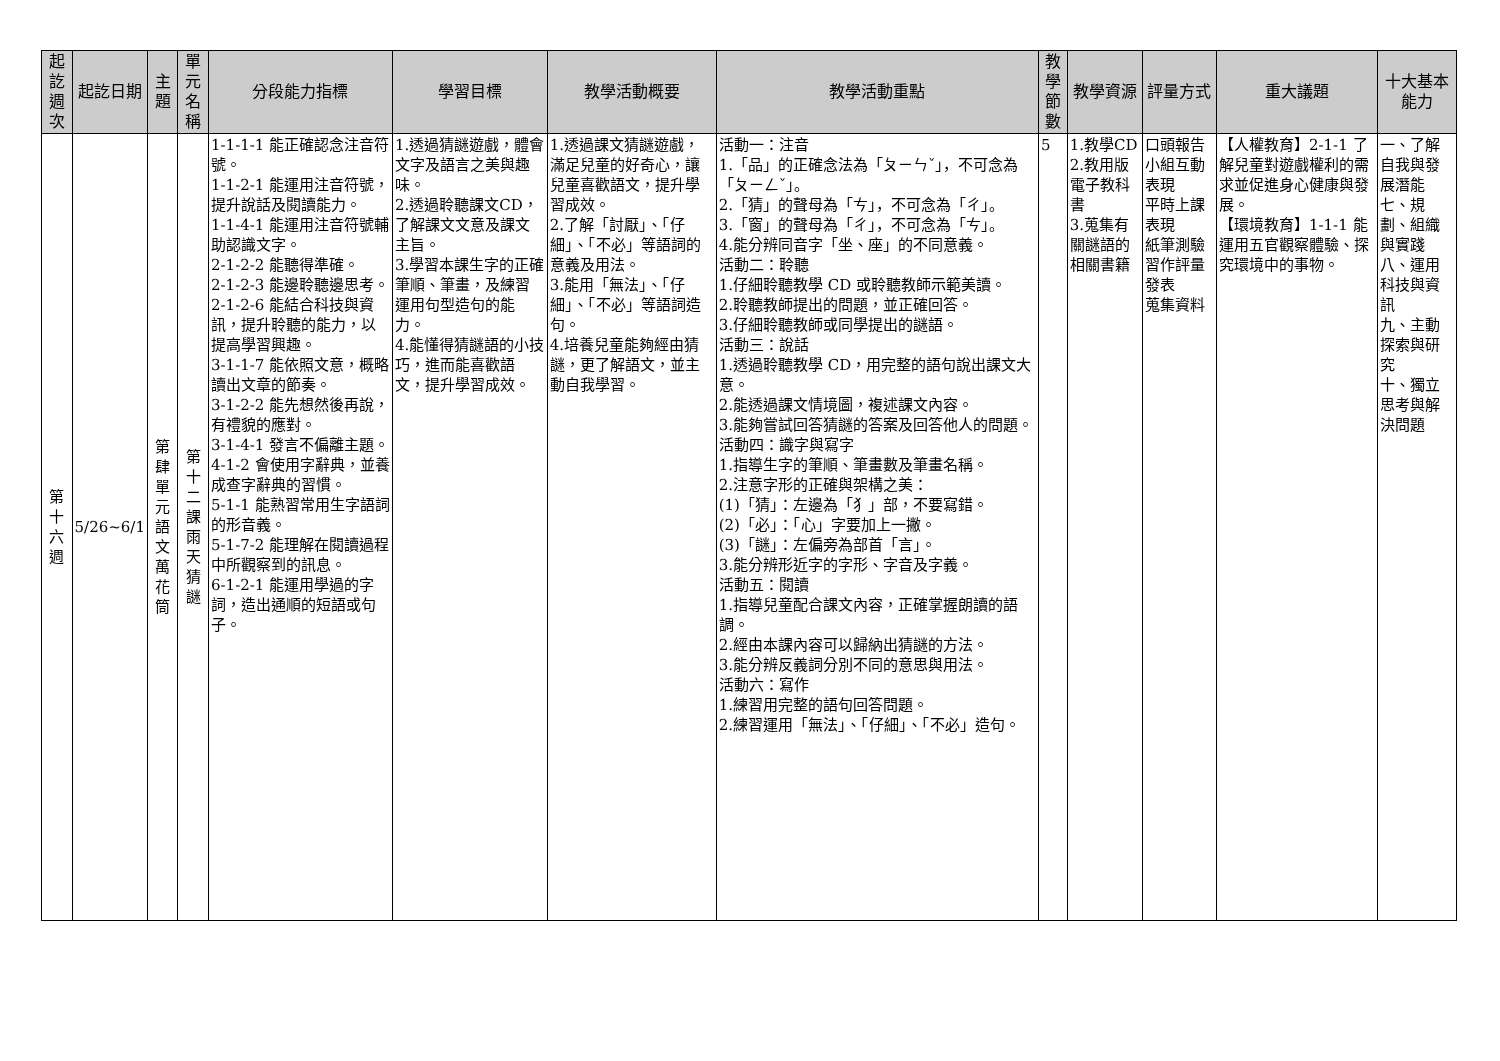| 起訖週次 | 起訖日期 | 主題 | 單元名稱 | 分段能力指標 | 學習目標 | 教學活動概要 | 教學活動重點 | 教學節數 | 教學資源 | 評量方式 | 重大議題 | 十大基本能力 |
| --- | --- | --- | --- | --- | --- | --- | --- | --- | --- | --- | --- | --- |
| 第十六週 | 5/26~6/1 | 第肆單元語文萬花筒 | 第十二課雨天猜謎 | 1-1-1-1 能正確認念注音符號。 1-1-2-1 能運用注音符號，提升說話及閱讀能力。 1-1-4-1 能運用注音符號輔助認識文字。 2-1-2-2 能聽得準確。 2-1-2-3 能邊聆聽邊思考。 2-1-2-6 能結合科技與資訊，提升聆聽的能力，以提高學習興趣。 3-1-1-7 能依照文意，概略讀出文章的節奏。 3-1-2-2 能先想然後再說，有禮貌的應對。 3-1-4-1 發言不偏離主題。 4-1-2 會使用字辭典，並養成查字辭典的習慣。 5-1-1 能熟習常用生字語詞的形音義。 5-1-7-2 能理解在閱讀過程中所觀察到的訊息。 6-1-2-1 能運用學過的字詞，造出通順的短語或句子。 | 1.透過猜謎遊戲，體會文字及語言之美與趣味。 2.透過聆聽課文CD，了解課文文意及課文主旨。 3.學習本課生字的正確筆順、筆畫，及練習運用句型造句的能力。 4.能懂得猜謎語的小技巧，進而能喜歡語文，提升學習成效。 | 1.透過課文猜謎遊戲，滿足兒童的好奇心，讓兒童喜歡語文，提升學習成效。 2.了解「討厭」、「仔細」、「不必」等語詞的意義及用法。 3.能用「無法」、「仔細」、「不必」等語詞造句。 4.培養兒童能夠經由猜謎，更了解語文，並主動自我學習。 | 活動一：注音 1.「品」的正確念法為「ㄆㄧㄣˇ」，不可念為「ㄆㄧㄥˇ」。 2.「猜」的聲母為「ㄘ」，不可念為「ㄔ」。 3.「窗」的聲母為「ㄔ」，不可念為「ㄘ」。 4.能分辨同音字「坐、座」的不同意義。 活動二：聆聽 1.仔細聆聽教學 CD 或聆聽教師示範美讀。 2.聆聽教師提出的問題，並正確回答。 3.仔細聆聽教師或同學提出的謎語。 活動三：說話 1.透過聆聽教學 CD，用完整的語句說出課文大意。 2.能透過課文情境圖，複述課文內容。 3.能夠嘗試回答猜謎的答案及回答他人的問題。 活動四：識字與寫字 1.指導生字的筆順、筆畫數及筆畫名稱。 2.注意字形的正確與架構之美： (1)「猜」：左邊為「犭」部，不要寫錯。 (2)「必」：「心」字要加上一撇。 (3)「謎」：左偏旁為部首「言」。 3.能分辨形近字的字形、字音及字義。 活動五：閱讀 1.指導兒童配合課文內容，正確掌握朗讀的語調。 2.經由本課內容可以歸納出猜謎的方法。 3.能分辨反義詞分別不同的意思與用法。 活動六：寫作 1.練習用完整的語句回答問題。 2.練習運用「無法」、「仔細」、「不必」造句。 | 5 | 1.教學CD 2.教用版電子教科書 3.蒐集有關謎語的相關書籍 | 口頭報告 小組互動表現 平時上課表現 紙筆測驗 習作評量 發表 蒐集資料 | 【人權教育】2-1-1 了解兒童對遊戲權利的需求並促進身心健康與發展。 【環境教育】1-1-1 能運用五官觀察體驗、探究環境中的事物。 | 一、了解自我與發展潛能 七、規劃、組織與實踐 八、運用科技與資訊 九、主動探索與研究 十、獨立思考與解決問題 |